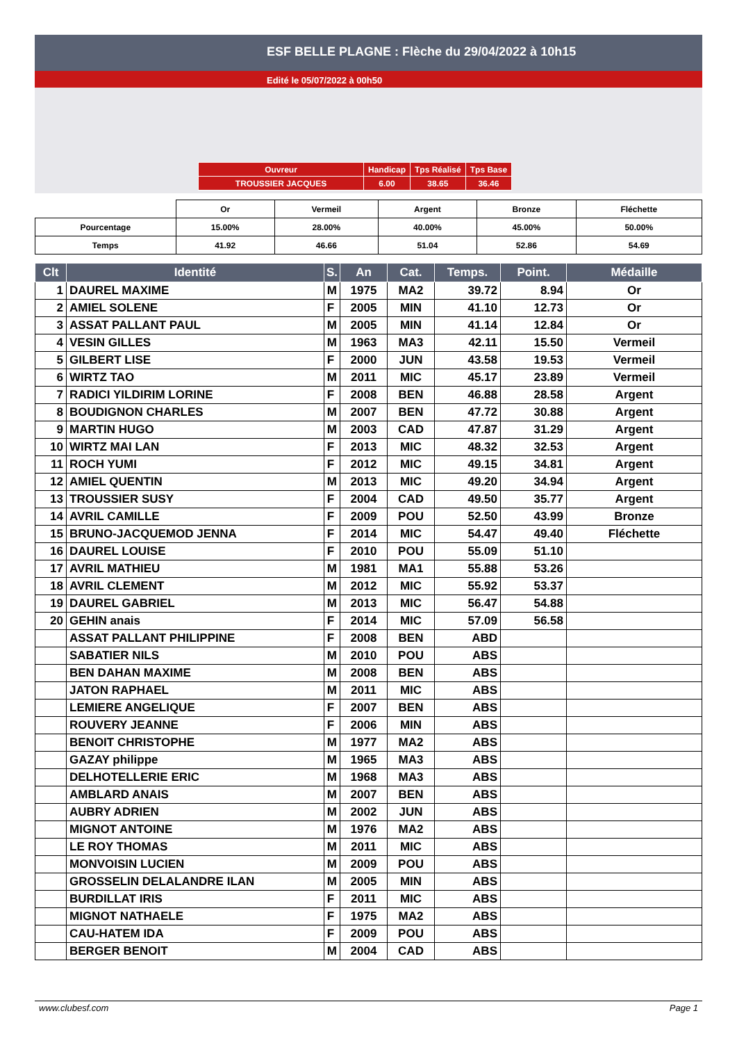ESF BELLE PLAGNE : Flèche du 29/04/2022 à 10h15
Edité le 05/07/2022 à 00h50
| Ouvreur | Handicap | Tps Réalisé | Tps Base |
| TROUSSIER JACQUES | 6.00 | 38.65 | 36.46 |
| | Or | Vermeil | Argent | Bronze | Fléchette |
| Pourcentage | 15.00% | 28.00% | 40.00% | 45.00% | 50.00% |
| Temps | 41.92 | 46.66 | 51.04 | 52.86 | 54.69 |
| Clt | Identité | S. | An | Cat. | Temps. | Point. | Médaille |
| --- | --- | --- | --- | --- | --- | --- | --- |
| 1 | DAUREL MAXIME | M | 1975 | MA2 | 39.72 | 8.94 | Or |
| 2 | AMIEL SOLENE | F | 2005 | MIN | 41.10 | 12.73 | Or |
| 3 | ASSAT PALLANT PAUL | M | 2005 | MIN | 41.14 | 12.84 | Or |
| 4 | VESIN GILLES | M | 1963 | MA3 | 42.11 | 15.50 | Vermeil |
| 5 | GILBERT LISE | F | 2000 | JUN | 43.58 | 19.53 | Vermeil |
| 6 | WIRTZ TAO | M | 2011 | MIC | 45.17 | 23.89 | Vermeil |
| 7 | RADICI YILDIRIM LORINE | F | 2008 | BEN | 46.88 | 28.58 | Argent |
| 8 | BOUDIGNON CHARLES | M | 2007 | BEN | 47.72 | 30.88 | Argent |
| 9 | MARTIN HUGO | M | 2003 | CAD | 47.87 | 31.29 | Argent |
| 10 | WIRTZ MAI LAN | F | 2013 | MIC | 48.32 | 32.53 | Argent |
| 11 | ROCH YUMI | F | 2012 | MIC | 49.15 | 34.81 | Argent |
| 12 | AMIEL QUENTIN | M | 2013 | MIC | 49.20 | 34.94 | Argent |
| 13 | TROUSSIER SUSY | F | 2004 | CAD | 49.50 | 35.77 | Argent |
| 14 | AVRIL CAMILLE | F | 2009 | POU | 52.50 | 43.99 | Bronze |
| 15 | BRUNO-JACQUEMOD JENNA | F | 2014 | MIC | 54.47 | 49.40 | Fléchette |
| 16 | DAUREL LOUISE | F | 2010 | POU | 55.09 | 51.10 | |
| 17 | AVRIL MATHIEU | M | 1981 | MA1 | 55.88 | 53.26 | |
| 18 | AVRIL CLEMENT | M | 2012 | MIC | 55.92 | 53.37 | |
| 19 | DAUREL GABRIEL | M | 2013 | MIC | 56.47 | 54.88 | |
| 20 | GEHIN anais | F | 2014 | MIC | 57.09 | 56.58 | |
| | ASSAT PALLANT PHILIPPINE | F | 2008 | BEN | ABD | | |
| | SABATIER NILS | M | 2010 | POU | ABS | | |
| | BEN DAHAN MAXIME | M | 2008 | BEN | ABS | | |
| | JATON RAPHAEL | M | 2011 | MIC | ABS | | |
| | LEMIERE ANGELIQUE | F | 2007 | BEN | ABS | | |
| | ROUVERY JEANNE | F | 2006 | MIN | ABS | | |
| | BENOIT CHRISTOPHE | M | 1977 | MA2 | ABS | | |
| | GAZAY philippe | M | 1965 | MA3 | ABS | | |
| | DELHOTELLERIE ERIC | M | 1968 | MA3 | ABS | | |
| | AMBLARD ANAIS | M | 2007 | BEN | ABS | | |
| | AUBRY ADRIEN | M | 2002 | JUN | ABS | | |
| | MIGNOT ANTOINE | M | 1976 | MA2 | ABS | | |
| | LE ROY THOMAS | M | 2011 | MIC | ABS | | |
| | MONVOISIN LUCIEN | M | 2009 | POU | ABS | | |
| | GROSSELIN DELALANDRE ILAN | M | 2005 | MIN | ABS | | |
| | BURDILLAT IRIS | F | 2011 | MIC | ABS | | |
| | MIGNOT NATHAELE | F | 1975 | MA2 | ABS | | |
| | CAU-HATEM IDA | F | 2009 | POU | ABS | | |
| | BERGER BENOIT | M | 2004 | CAD | ABS | | |
www.clubesf.com Page 1